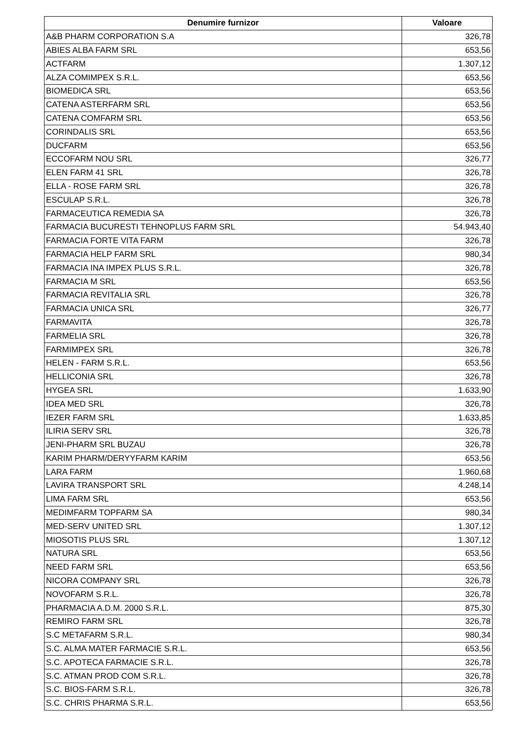| Denumire furnizor | Valoare |
| --- | --- |
| A&B PHARM CORPORATION S.A | 326,78 |
| ABIES ALBA FARM SRL | 653,56 |
| ACTFARM | 1.307,12 |
| ALZA COMIMPEX S.R.L. | 653,56 |
| BIOMEDICA SRL | 653,56 |
| CATENA ASTERFARM SRL | 653,56 |
| CATENA COMFARM SRL | 653,56 |
| CORINDALIS SRL | 653,56 |
| DUCFARM | 653,56 |
| ECCOFARM NOU SRL | 326,77 |
| ELEN FARM 41 SRL | 326,78 |
| ELLA - ROSE FARM SRL | 326,78 |
| ESCULAP S.R.L. | 326,78 |
| FARMACEUTICA REMEDIA SA | 326,78 |
| FARMACIA BUCURESTI TEHNOPLUS FARM SRL | 54.943,40 |
| FARMACIA FORTE VITA FARM | 326,78 |
| FARMACIA HELP FARM SRL | 980,34 |
| FARMACIA INA IMPEX PLUS S.R.L. | 326,78 |
| FARMACIA M SRL | 653,56 |
| FARMACIA REVITALIA SRL | 326,78 |
| FARMACIA UNICA SRL | 326,77 |
| FARMAVITA | 326,78 |
| FARMELIA SRL | 326,78 |
| FARMIMPEX SRL | 326,78 |
| HELEN - FARM S.R.L. | 653,56 |
| HELLICONIA SRL | 326,78 |
| HYGEA SRL | 1.633,90 |
| IDEA MED SRL | 326,78 |
| IEZER FARM SRL | 1.633,85 |
| ILIRIA SERV SRL | 326,78 |
| JENI-PHARM SRL BUZAU | 326,78 |
| KARIM PHARM/DERYYFARM KARIM | 653,56 |
| LARA FARM | 1.960,68 |
| LAVIRA TRANSPORT SRL | 4.248,14 |
| LIMA FARM SRL | 653,56 |
| MEDIMFARM TOPFARM SA | 980,34 |
| MED-SERV UNITED SRL | 1.307,12 |
| MIOSOTIS PLUS SRL | 1.307,12 |
| NATURA SRL | 653,56 |
| NEED FARM SRL | 653,56 |
| NICORA COMPANY SRL | 326,78 |
| NOVOFARM S.R.L. | 326,78 |
| PHARMACIA A.D.M. 2000 S.R.L. | 875,30 |
| REMIRO FARM SRL | 326,78 |
| S.C METAFARM S.R.L. | 980,34 |
| S.C. ALMA MATER FARMACIE S.R.L. | 653,56 |
| S.C. APOTECA FARMACIE S.R.L. | 326,78 |
| S.C. ATMAN PROD COM S.R.L. | 326,78 |
| S.C. BIOS-FARM S.R.L. | 326,78 |
| S.C. CHRIS PHARMA S.R.L. | 653,56 |